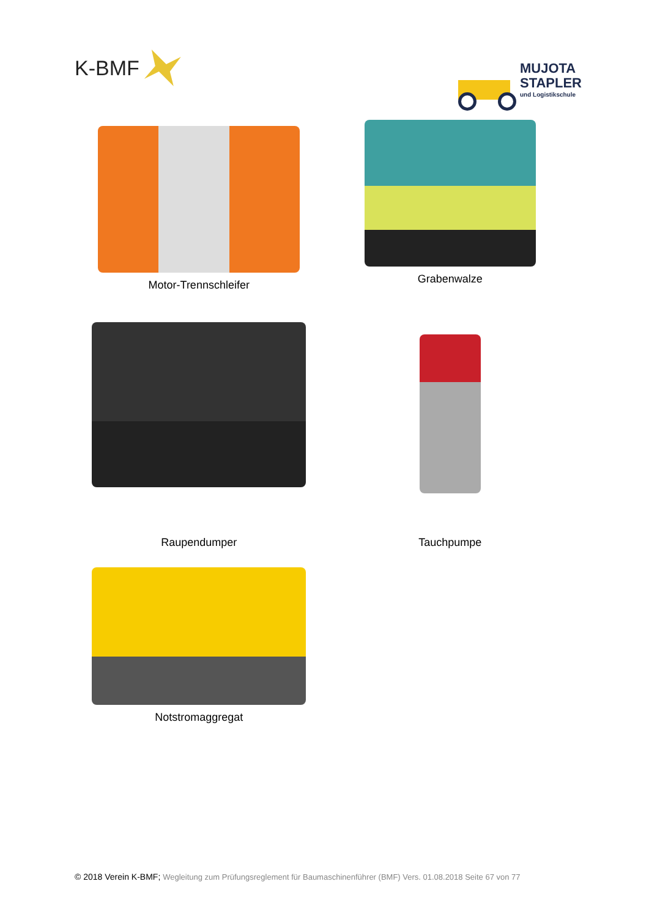K-BMF
MUJOTA
STAPLER
und Logistikschule
Motor-Trennschleifer
Grabenwalze
Raupendumper
Tauchpumpe
Notstromaggregat
© 2018 Verein K-BMF; Wegleitung zum Prüfungsreglement für Baumaschinenführer (BMF) Vers. 01.08.2018 Seite 67 von 77